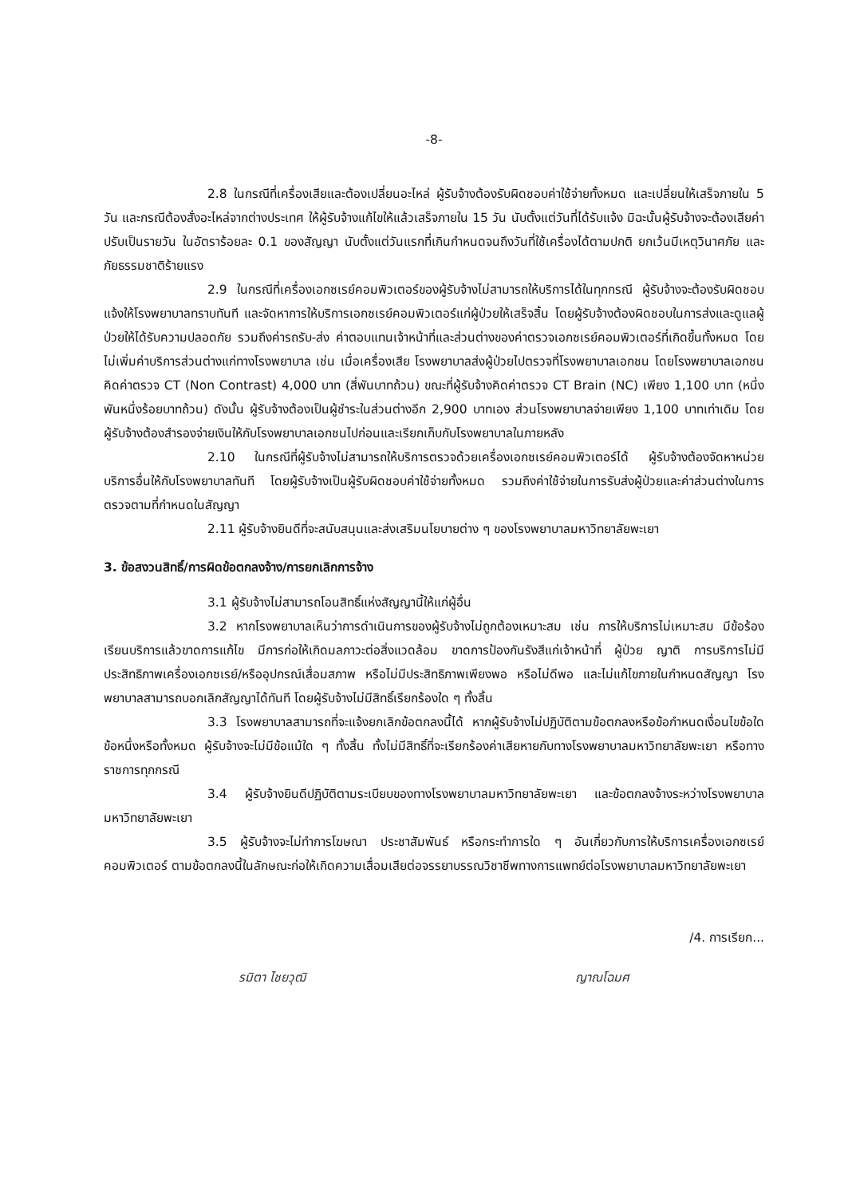-8-
2.8 ในกรณีที่เครื่องเสียและต้องเปลี่ยนอะไหล่ ผู้รับจ้างต้องรับผิดชอบค่าใช้จ่ายทั้งหมด และเปลี่ยนให้เสร็จภายใน 5 วัน และกรณีต้องสั่งอะไหล่จากต่างประเทศ ให้ผู้รับจ้างแก้ไขให้แล้วเสร็จภายใน 15 วัน นับตั้งแต่วันที่ได้รับแจ้ง มิฉะนั้นผู้รับจ้างจะต้องเสียค่าปรับเป็นรายวัน ในอัตราร้อยละ 0.1 ของสัญญา นับตั้งแต่วันแรกที่เกินกำหนดจนถึงวันที่ใช้เครื่องได้ตามปกติ ยกเว้นมีเหตุวินาศภัย และภัยธรรมชาติร้ายแรง
2.9 ในกรณีที่เครื่องเอกซเรย์คอมพิวเตอร์ของผู้รับจ้างไม่สามารถให้บริการได้ในทุกกรณี ผู้รับจ้างจะต้องรับผิดชอบแจ้งให้โรงพยาบาลทราบทันที และจัดหาการให้บริการเอกซเรย์คอมพิวเตอร์แก่ผู้ป่วยให้เสร็จสิ้น โดยผู้รับจ้างต้องผิดชอบในการส่งและดูแลผู้ป่วยให้ได้รับความปลอดภัย รวมถึงค่ารถรับ-ส่ง ค่าตอบแทนเจ้าหน้าที่และส่วนต่างของค่าตรวจเอกซเรย์คอมพิวเตอร์ที่เกิดขึ้นทั้งหมด โดยไม่เพิ่มค่าบริการส่วนต่างแก่ทางโรงพยาบาล เช่น เมื่อเครื่องเสีย โรงพยาบาลส่งผู้ป่วยไปตรวจที่โรงพยาบาลเอกชน โดยโรงพยาบาลเอกชนคิดค่าตรวจ CT (Non Contrast) 4,000 บาท (สี่พันบาทถ้วน) ขณะที่ผู้รับจ้างคิดค่าตรวจ CT Brain (NC) เพียง 1,100 บาท (หนึ่งพันหนึ่งร้อยบาทถ้วน) ดังนั้น ผู้รับจ้างต้องเป็นผู้ชำระในส่วนต่างอีก 2,900 บาทเอง ส่วนโรงพยาบาลจ่ายเพียง 1,100 บาทเท่าเดิม โดยผู้รับจ้างต้องสำรองจ่ายเงินให้กับโรงพยาบาลเอกชนไปก่อนและเรียกเก็บกับโรงพยาบาลในภายหลัง
2.10 ในกรณีที่ผู้รับจ้างไม่สามารถให้บริการตรวจด้วยเครื่องเอกซเรย์คอมพิวเตอร์ได้ ผู้รับจ้างต้องจัดหาหน่วยบริการอื่นให้กับโรงพยาบาลทันที โดยผู้รับจ้างเป็นผู้รับผิดชอบค่าใช้จ่ายทั้งหมด รวมถึงค่าใช้จ่ายในการรับส่งผู้ป่วยและค่าส่วนต่างในการตรวจตามที่กำหนดในสัญญา
2.11 ผู้รับจ้างยินดีที่จะสนับสนุนและส่งเสริมนโยบายต่าง ๆ ของโรงพยาบาลมหาวิทยาลัยพะเยา
3. ข้อสงวนสิทธิ์/การผิดข้อตกลงจ้าง/การยกเลิกการจ้าง
3.1 ผู้รับจ้างไม่สามารถโอนสิทธิ์แห่งสัญญานี้ให้แก่ผู้อื่น
3.2 หากโรงพยาบาลเห็นว่าการดำเนินการของผู้รับจ้างไม่ถูกต้องเหมาะสม เช่น การให้บริการไม่เหมาะสม มีข้อร้องเรียนบริการแล้วขาดการแก้ไข มีการก่อให้เกิดมลภาวะต่อสิ่งแวดล้อม ขาดการป้องกันรังสีแก่เจ้าหน้าที่ ผู้ป่วย ญาติ การบริการไม่มีประสิทธิภาพเครื่องเอกซเรย์/หรืออุปกรณ์เสื่อมสภาพ หรือไม่มีประสิทธิภาพเพียงพอ หรือไม่ดีพอ และไม่แก้ไขภายในกำหนดสัญญา โรงพยาบาลสามารถบอกเลิกสัญญาได้ทันที โดยผู้รับจ้างไม่มีสิทธิ์เรียกร้องใด ๆ ทั้งสิ้น
3.3 โรงพยาบาลสามารถที่จะแจ้งยกเลิกข้อตกลงนี้ได้ หากผู้รับจ้างไม่ปฏิบัติตามข้อตกลงหรือข้อกำหนดเงื่อนไขข้อใดข้อหนึ่งหรือทั้งหมด ผู้รับจ้างจะไม่มีข้อแม้ใด ๆ ทั้งสิ้น ทั้งไม่มีสิทธิ์ที่จะเรียกร้องค่าเสียหายกับทางโรงพยาบาลมหาวิทยาลัยพะเยา หรือทางราชการทุกกรณี
3.4 ผู้รับจ้างยินดีปฏิบัติตามระเบียบของทางโรงพยาบาลมหาวิทยาลัยพะเยา และข้อตกลงจ้างระหว่างโรงพยาบาลมหาวิทยาลัยพะเยา
3.5 ผู้รับจ้างจะไม่ทำการโฆษณา ประชาสัมพันธ์ หรือกระทำการใด ๆ อันเกี่ยวกับการให้บริการเครื่องเอกซเรย์คอมพิวเตอร์ ตามข้อตกลงนี้ในลักษณะก่อให้เกิดความเสื่อมเสียต่อจรรยาบรรณวิชาชีพทางการแพทย์ต่อโรงพยาบาลมหาวิทยาลัยพะเยา
/4. การเรียก...
รมิตา ไชยวุฒิ ญาณโฉมศ